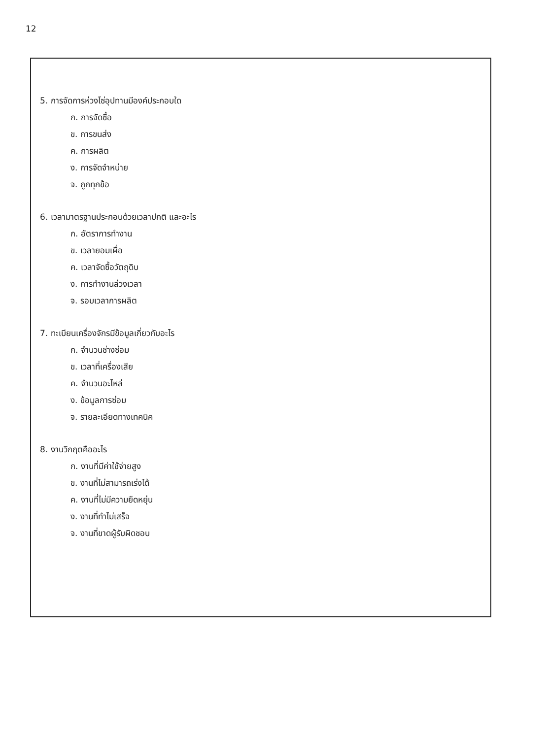12
5. การจัดการห่วงโซ่อุปทานมีองค์ประกอบใด
ก. การจัดซื้อ
ข. การขนส่ง
ค. การผลิต
ง. การจัดจำหน่าย
จ. ถูกทุกข้อ
6. เวลามาตรฐานประกอบด้วยเวลาปกติ และอะไร
ก. อัตราการทำงาน
ข. เวลายอมเผื่อ
ค. เวลาจัดซื้อวัตถุดิบ
ง. การทำงานล่วงเวลา
จ. รอบเวลาการผลิต
7. ทะเบียนเครื่องจักรมีข้อมูลเกี่ยวกับอะไร
ก. จำนวนช่างซ่อม
ข. เวลาที่เครื่องเสีย
ค. จำนวนอะไหล่
ง. ข้อมูลการซ่อม
จ. รายละเอียดทางเทคนิค
8. งานวิกฤตคืออะไร
ก. งานที่มีค่าใช้จ่ายสูง
ข. งานที่ไม่สามารถเร่งได้
ค. งานที่ไม่มีความยืดหยุ่น
ง. งานที่ทำไม่เสร็จ
จ. งานที่ขาดผู้รับผิดชอบ